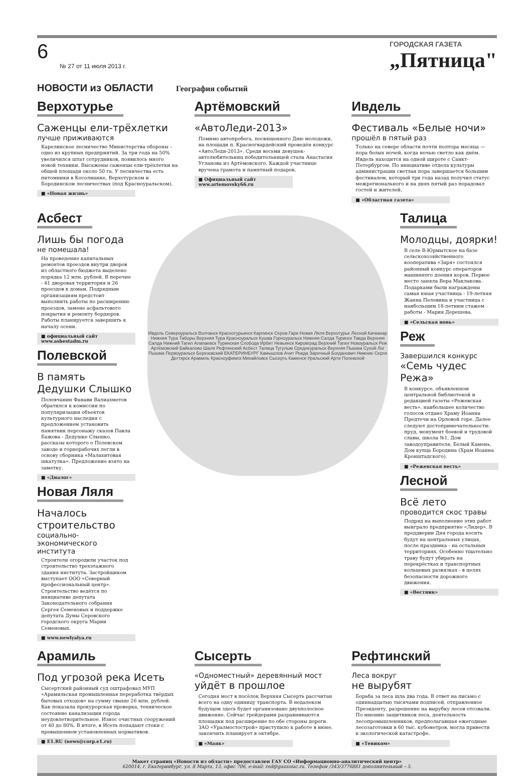6
№ 27 от 11 июля 2013 г.
ГОРОДСКАЯ ГАЗЕТА
„Пятница"
НОВОСТИ из ОБЛАСТИ География событий
Верхотурье
Саженцы ели-трёхлетки
лучше приживаются
Карелинское лесничество Министерства обороны – одно из крупных предприятий. За три года на 50% увеличился штат сотрудников, появилось много новой техники. Высажены саженцы ели-трёхлетки на общей площади около 50 га. У лесничества есть питомники в Косолманке, Верхотурском и Бородинском лесничествах (под Красноуральском).
■ «Новая жизнь»
Артёмовский
«АвтоЛеди-2013»
Помимо автопробега, посвященного Дню молодежи, на площади п. Красногвардейский проведён конкурс «АвтоЛеди-2013». Среди восьми девушек-автолюбительниц победительницей стала Анастасия Угланова из Артёмовского. Каждой участнице вручена грамота и памятный подарок.
■ Официальный сайт www.artemovsky66.ru
Ивдель
Фестиваль «Белые ночи»
прошёл в пятый раз
Только на севере области почти полтора месяца — пора белых ночей, когда ночью светло как днём. Ивдель находится на одной широте с Санкт-Петербургом. По инициативе отдела культуры администрации светлая пора завершается большим фестивалем, который три года назад получил статус межрегионального и на днях пятый раз порадовал гостей и жителей.
■ «Областная газета»
Асбест
Лишь бы погода
не помешала!
На проведение капитальных ремонтов проездов внутри дворов из областного бюджета выделено порядка 12 млн. рублей. В перечне - 41 дворовая территория и 26 проездов к домам. Подрядным организациям предстоит выполнить работы по расширению проездов, замене асфальтового покрытия и ремонту бордюров. Работы планируется завершить к началу осени.
■ официальный сайт www.asbestadm.ru
Полевской
В память
Дедушки Слышко
Полевчанин Фанави Валиахметов обратился к комиссии по популяризации объектов культурного наследия с предложением установить памятник персонажу сказов Павла Бажова - Дедушке Слышко, рассказы которого о Полевском заводе и горнорабочих легли в основу сборника «Малахитовая шкатулка». Предложение взято на заметку.
■ «Диалог»
Новая Ляля
Началось строительство
социально-экономического института
Строители огородили участок под строительство трехэтажного здания института. Застройщиком выступает ООО «Северный профессиональный центр». Строительство ведётся по инициативе депутата Законодательного собрания Сергея Семеновых и поддержке депутата Думы Серовского городского округа Марии Семеновых.
■ www.newlyalya.ru
Ивдель Североуральск Волчанск Краснотурьинск Карпинск Серов Гари Новая Ляля Верхотурье Лесной Качканар Нижняя Тура Таборы Верхняя Тура Красноуральск Кушва Горноуральск Нижняя Салда Туринск Тавда Верхняя Салда Нижний Тагил Алапаевск Туринская Слобода Ирбит Невьянск Кировград Верхний Тагил Новоуральск Реж Артёмовский Байкалово Шаля Рефтинский Асбест Талица Тугулым Среднеуральск Верхняя Пышма Сухой Лог Пышма Первоуральск Березовский ЕКАТЕРИНБУРГ Камышлов Ачит Ревда Заречный Богданович Нижние Серги Дегтярск Арамиль Красноуфимск Михайловск Сысерть Каменск-Уральский Арти Полевской
Талица
Молодцы, доярки!
В селе В-Юрмытское на базе сельскохозяйственного кооператива «Заря» состоялся районный конкурс операторов машинного доения коров. Первое место заняла Вера Маклакова. Подарками были награждены самая юная участница - 19-летняя Жанна Пелевина и участница с наибольшим 18-летним стажем работы - Мария Дерешева.
■ «Сельская новь»
Реж
Завершился конкурс
«Семь чудес Режа»
В конкурсе, объявленном центральной библиотекой и редакцией газеты «Режевская весть», наибольшее количество голосов отдано Храму Иоанна Предтечи на Орловой горе. Далее следуют достопримечательности: пруд, монумент боевой и трудовой славы, школа №1, Дом заводоуправителя, Белый Камень, Дом купца Бородина (Храм Иоанна Кронштадского).
■ «Режевская весть»
Лесной
Всё лето
проводится скос травы
Подряд на выполнение этих работ выиграло предприятие «Лидер». В преддверии Дня города косить будут на центральных улицах, после праздника - на остальных территориях. Особенно тщательно траву будут убирать на перекрёстках и транспортных кольцевых развязках - в целях безопасности дорожного движения.
■ «Вестник»
Арамиль
Под угрозой река Исеть
Сысертский районный суд оштрафовал МУП «Арамильская промышленная переработка твёрдых бытовых отходов» на сумму свыше 26 млн. рублей. Как показала прокурорская проверка, техническое состояние канализации города неудовлетворительное. Износ очистных сооружений от 40 до 80%. В итоге, в Исеть попадают стоки с превышением установленных нормативов.
■ E1.RU (news@corp.e1.ru)
Сысерть
«Одноместный» деревянный мост
уйдёт в прошлое
Сегодня мост в посёлок Верхняя Сысерть рассчитан всего на одну единицу транспорта. В недалеком будущем здесь будет организовано двухполосное движение. Сейчас грейдерами разравниваются площадки под расширение по обе стороны дороги. ЗАО «Уралмостострой» приступило к работе в июне, закончить планирует в октябре.
■ «Маяк»
Рефтинский
Леса вокруг
не вырубят
Борьба за леса шла два года. В ответ на письмо с одиннадцатью тысячами подписей, отправленное Президенту, разрешение на вырубку лесов отозвали. По мнению защитников леса, деятельность лесопромышленников, предполагавшая ежегодные лесозаготовки в 60 тыс. кубометров, могла привести к экологической катастрофе.
■ «Тевиком»
Макет страниц «Новости из области» предоставлен ГАУ СО «Информационно-аналитический центр»
620014, г. Екатеринбург, ул. 8 Марта, 13, офис 706, e-mail: red@gausoiac.ru. Телефон /343/3776881 дополнительный – 5.